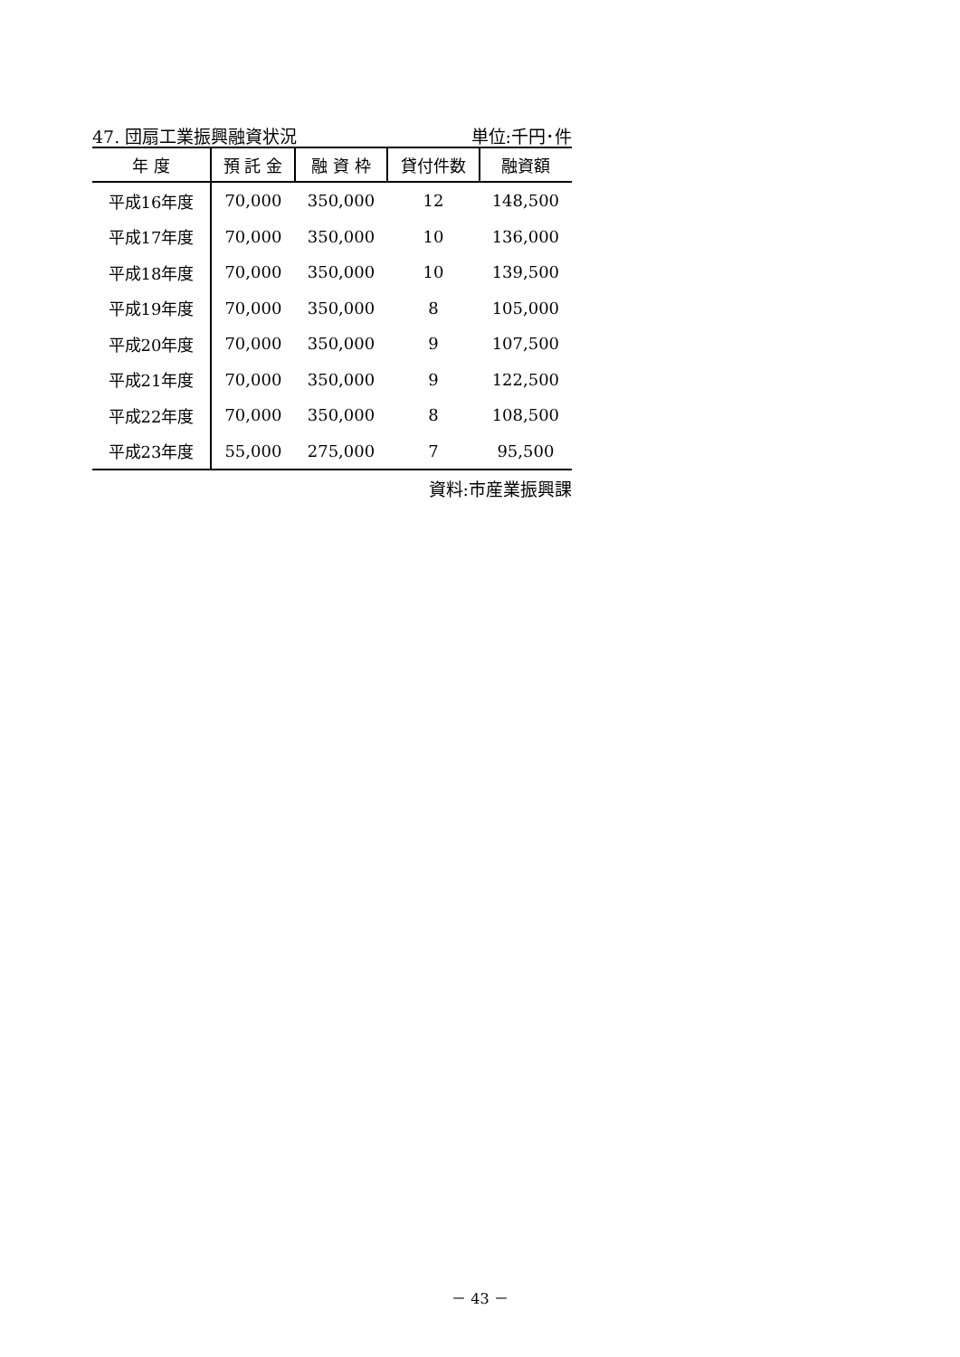47. 団扇工業振興融資状況 単位:千円･件
| 年 度 | 預 託 金 | 融 資 枠 | 貸付件数 | 融資額 |
| --- | --- | --- | --- | --- |
| 平成16年度 | 70,000 | 350,000 | 12 | 148,500 |
| 平成17年度 | 70,000 | 350,000 | 10 | 136,000 |
| 平成18年度 | 70,000 | 350,000 | 10 | 139,500 |
| 平成19年度 | 70,000 | 350,000 | 8 | 105,000 |
| 平成20年度 | 70,000 | 350,000 | 9 | 107,500 |
| 平成21年度 | 70,000 | 350,000 | 9 | 122,500 |
| 平成22年度 | 70,000 | 350,000 | 8 | 108,500 |
| 平成23年度 | 55,000 | 275,000 | 7 | 95,500 |
資料:市産業振興課
－ 43 －